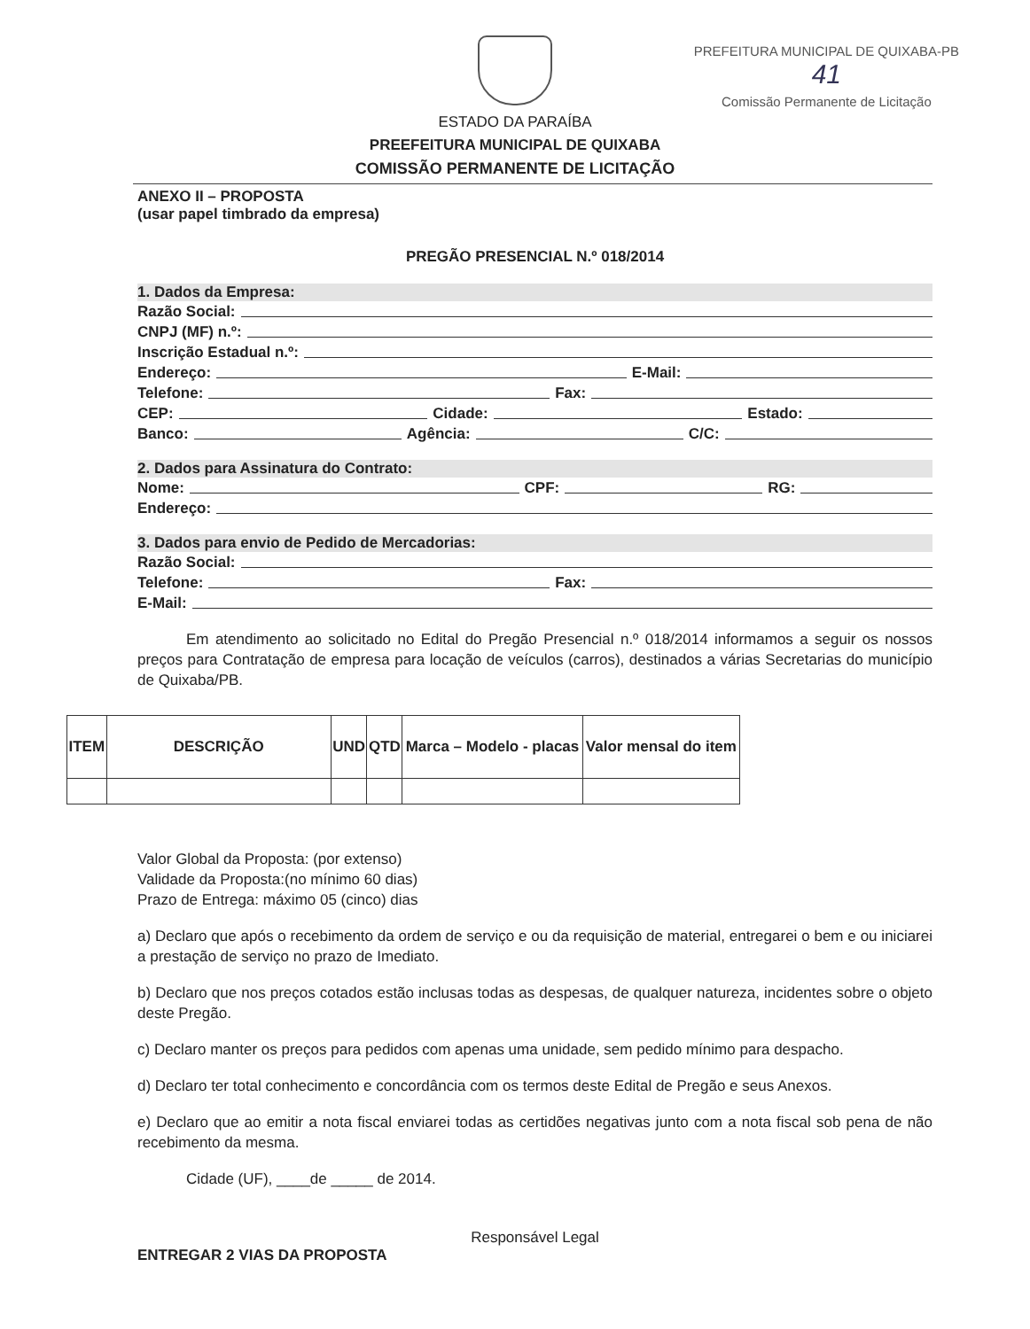ESTADO DA PARAÍBA
PREEFEITURA MUNICIPAL DE QUIXABA
COMISSÃO PERMANENTE DE LICITAÇÃO
PREFEITURA MUNICIPAL DE QUIXABA-PB
41
Comissão Permanente de Licitação
ANEXO II – PROPOSTA
(usar papel timbrado da empresa)
PREGÃO PRESENCIAL N.º 018/2014
1. Dados da Empresa:
Razão Social:
CNPJ (MF) n.º:
Inscrição Estadual n.º:
Endereço: E-Mail:
Telefone: Fax:
CEP: Cidade: Estado:
Banco: Agência: C/C:
2. Dados para Assinatura do Contrato:
Nome: CPF: RG:
Endereço:
3. Dados para envio de Pedido de Mercadorias:
Razão Social:
Telefone: Fax:
E-Mail:
Em atendimento ao solicitado no Edital do Pregão Presencial n.º 018/2014 informamos a seguir os nossos preços para Contratação de empresa para locação de veículos (carros), destinados a várias Secretarias do município de Quixaba/PB.
| ITEM | DESCRIÇÃO | UND | QTD | Marca – Modelo - placas | Valor mensal do item |
| --- | --- | --- | --- | --- | --- |
Valor Global da Proposta: (por extenso)
Validade da Proposta:(no mínimo 60 dias)
Prazo de Entrega: máximo 05 (cinco) dias
a) Declaro que após o recebimento da ordem de serviço e ou da requisição de material, entregarei o bem e ou iniciarei a prestação de serviço no prazo de Imediato.
b) Declaro que nos preços cotados estão inclusas todas as despesas, de qualquer natureza, incidentes sobre o objeto deste Pregão.
c) Declaro manter os preços para pedidos com apenas uma unidade, sem pedido mínimo para despacho.
d) Declaro ter total conhecimento e concordância com os termos deste Edital de Pregão e seus Anexos.
e) Declaro que ao emitir a nota fiscal enviarei todas as certidões negativas junto com a nota fiscal sob pena de não recebimento da mesma.
Cidade (UF), ____de _____ de 2014.
Responsável Legal
ENTREGAR 2 VIAS DA PROPOSTA